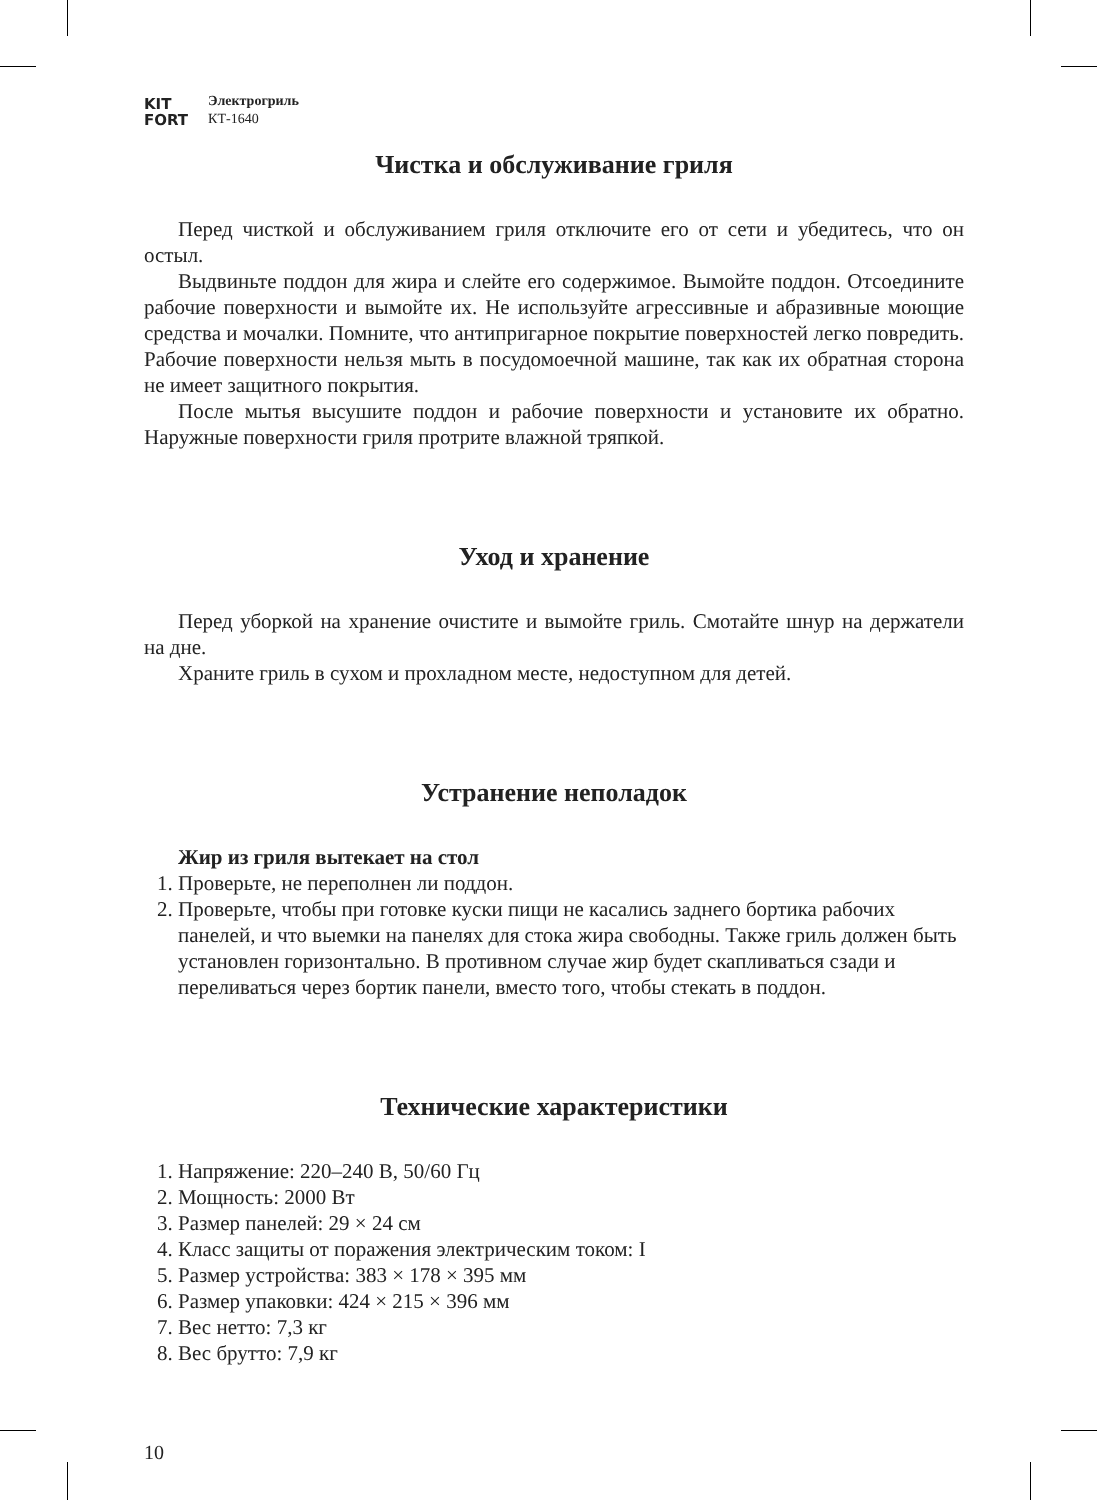KIT
FORT
Электрогриль
КТ-1640
Чистка и обслуживание гриля
Перед чисткой и обслуживанием гриля отключите его от сети и убедитесь, что он остыл.
Выдвиньте поддон для жира и слейте его содержимое. Вымойте поддон. Отсоедините рабочие поверхности и вымойте их. Не используйте агрессивные и абразивные моющие средства и мочалки. Помните, что антипригарное покрытие поверхностей легко повредить. Рабочие поверхности нельзя мыть в посудомоечной машине, так как их обратная сторона не имеет защитного покрытия.
После мытья высушите поддон и рабочие поверхности и установите их обратно. Наружные поверхности гриля протрите влажной тряпкой.
Уход и хранение
Перед уборкой на хранение очистите и вымойте гриль. Смотайте шнур на держатели на дне.
Храните гриль в сухом и прохладном месте, недоступном для детей.
Устранение неполадок
Жир из гриля вытекает на стол
1. Проверьте, не переполнен ли поддон.
2. Проверьте, чтобы при готовке куски пищи не касались заднего бортика рабочих панелей, и что выемки на панелях для стока жира свободны. Также гриль должен быть установлен горизонтально. В противном случае жир будет скапливаться сзади и переливаться через бортик панели, вместо того, чтобы стекать в поддон.
Технические характеристики
1. Напряжение: 220–240 В, 50/60 Гц
2. Мощность: 2000 Вт
3. Размер панелей: 29 × 24 см
4. Класс защиты от поражения электрическим током: I
5. Размер устройства: 383 × 178 × 395 мм
6. Размер упаковки: 424 × 215 × 396 мм
7. Вес нетто: 7,3 кг
8. Вес брутто: 7,9 кг
10